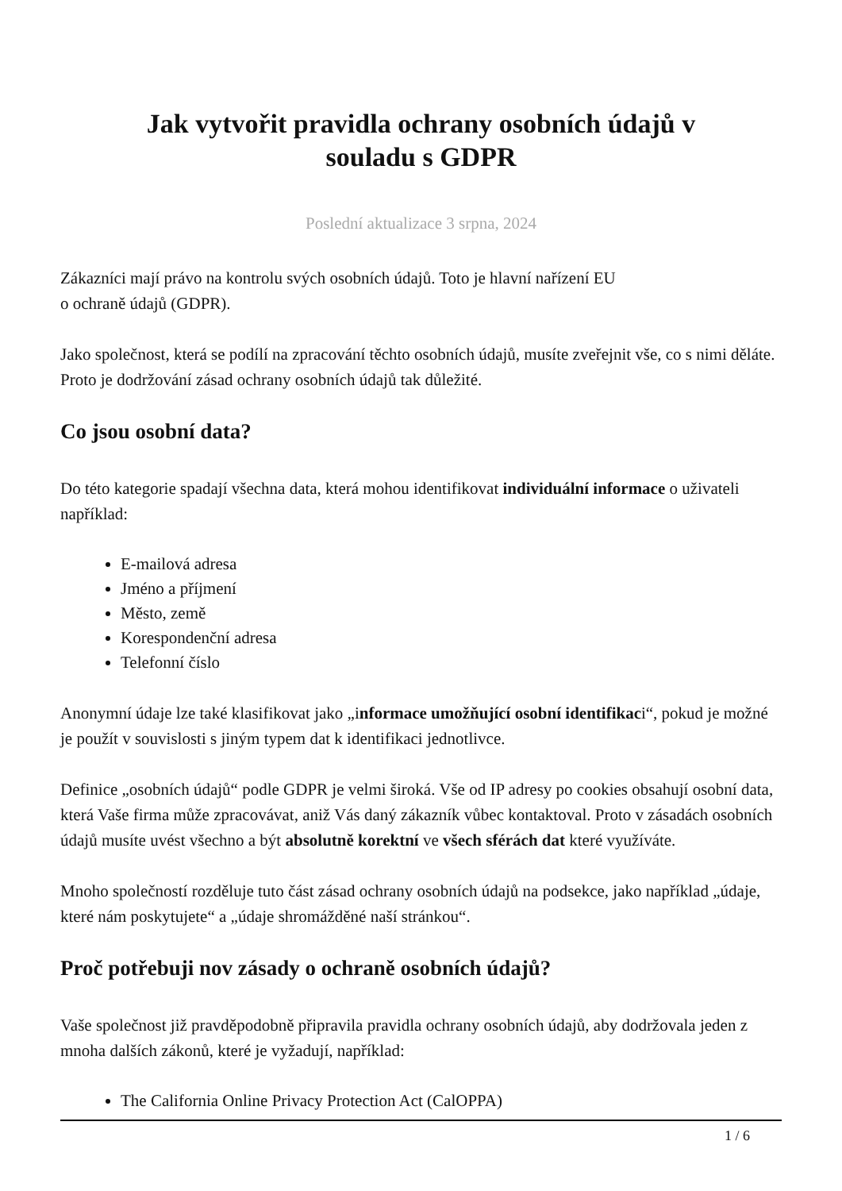Jak vytvořit pravidla ochrany osobních údajů v souladu s GDPR
Poslední aktualizace 3 srpna, 2024
Zákazníci mají právo na kontrolu svých osobních údajů. Toto je hlavní nařízení EU
o ochraně údajů (GDPR).
Jako společnost, která se podílí na zpracování těchto osobních údajů, musíte zveřejnit vše, co s nimi děláte. Proto je dodržování zásad ochrany osobních údajů tak důležité.
Co jsou osobní data?
Do této kategorie spadají všechna data, která mohou identifikovat individuální informace o uživateli například:
E-mailová adresa
Jméno a příjmení
Město, země
Korespondenční adresa
Telefonní číslo
Anonymní údaje lze také klasifikovat jako „informace umožňující osobní identifikaci“, pokud je možné je použít v souvislosti s jiným typem dat k identifikaci jednotlivce.
Definice „osobních údajů“ podle GDPR je velmi široká. Vše od IP adresy po cookies obsahují osobní data, která Vaše firma může zpracovávat, aniž Vás daný zákazník vůbec kontaktoval. Proto v zásadách osobních údajů musíte uvést všechno a být absolutně korektní ve všech sférách dat které využíváte.
Mnoho společností rozděluje tuto část zásad ochrany osobních údajů na podsekce, jako například „údaje, které nám poskytujete“ a „údaje shromážděné naší stránkou“.
Proč potřebuji nov zásady o ochraně osobních údajů?
Vaše společnost již pravděpodobně připravila pravidla ochrany osobních údajů, aby dodržovala jeden z mnoha dalších zákonů, které je vyžadují, například:
The California Online Privacy Protection Act (CalOPPA)
1 / 6